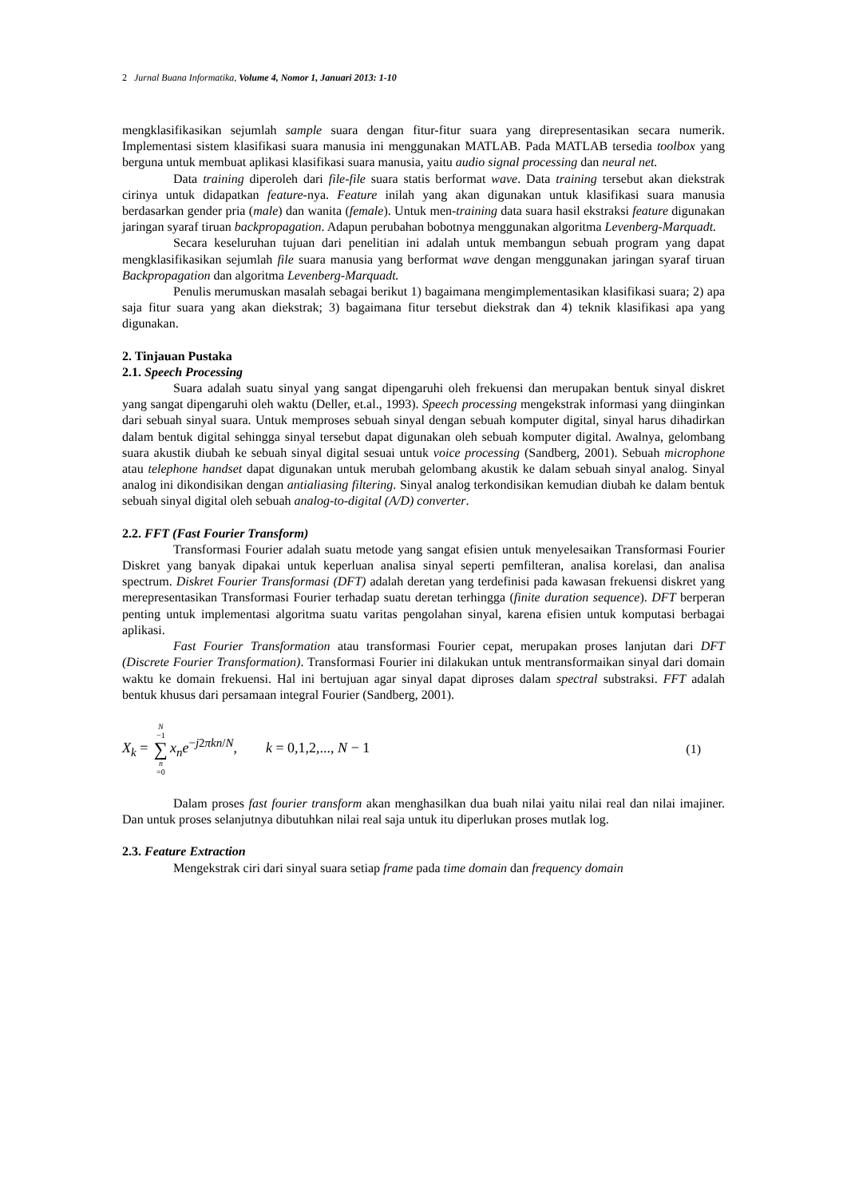2 Jurnal Buana Informatika, Volume 4, Nomor 1, Januari 2013: 1-10
mengklasifikasikan sejumlah sample suara dengan fitur-fitur suara yang direpresentasikan secara numerik. Implementasi sistem klasifikasi suara manusia ini menggunakan MATLAB. Pada MATLAB tersedia toolbox yang berguna untuk membuat aplikasi klasifikasi suara manusia, yaitu audio signal processing dan neural net.
Data training diperoleh dari file-file suara statis berformat wave. Data training tersebut akan diekstrak cirinya untuk didapatkan feature-nya. Feature inilah yang akan digunakan untuk klasifikasi suara manusia berdasarkan gender pria (male) dan wanita (female). Untuk men-training data suara hasil ekstraksi feature digunakan jaringan syaraf tiruan backpropagation. Adapun perubahan bobotnya menggunakan algoritma Levenberg-Marquadt.
Secara keseluruhan tujuan dari penelitian ini adalah untuk membangun sebuah program yang dapat mengklasifikasikan sejumlah file suara manusia yang berformat wave dengan menggunakan jaringan syaraf tiruan Backpropagation dan algoritma Levenberg-Marquadt.
Penulis merumuskan masalah sebagai berikut 1) bagaimana mengimplementasikan klasifikasi suara; 2) apa saja fitur suara yang akan diekstrak; 3) bagaimana fitur tersebut diekstrak dan 4) teknik klasifikasi apa yang digunakan.
2. Tinjauan Pustaka
2.1. Speech Processing
Suara adalah suatu sinyal yang sangat dipengaruhi oleh frekuensi dan merupakan bentuk sinyal diskret yang sangat dipengaruhi oleh waktu (Deller, et.al., 1993). Speech processing mengekstrak informasi yang diinginkan dari sebuah sinyal suara. Untuk memproses sebuah sinyal dengan sebuah komputer digital, sinyal harus dihadirkan dalam bentuk digital sehingga sinyal tersebut dapat digunakan oleh sebuah komputer digital. Awalnya, gelombang suara akustik diubah ke sebuah sinyal digital sesuai untuk voice processing (Sandberg, 2001). Sebuah microphone atau telephone handset dapat digunakan untuk merubah gelombang akustik ke dalam sebuah sinyal analog. Sinyal analog ini dikondisikan dengan antialiasing filtering. Sinyal analog terkondisikan kemudian diubah ke dalam bentuk sebuah sinyal digital oleh sebuah analog-to-digital (A/D) converter.
2.2. FFT (Fast Fourier Transform)
Transformasi Fourier adalah suatu metode yang sangat efisien untuk menyelesaikan Transformasi Fourier Diskret yang banyak dipakai untuk keperluan analisa sinyal seperti pemfilteran, analisa korelasi, dan analisa spectrum. Diskret Fourier Transformasi (DFT) adalah deretan yang terdefinisi pada kawasan frekuensi diskret yang merepresentasikan Transformasi Fourier terhadap suatu deretan terhingga (finite duration sequence). DFT berperan penting untuk implementasi algoritma suatu varitas pengolahan sinyal, karena efisien untuk komputasi berbagai aplikasi.
Fast Fourier Transformation atau transformasi Fourier cepat, merupakan proses lanjutan dari DFT (Discrete Fourier Transformation). Transformasi Fourier ini dilakukan untuk mentransformaikan sinyal dari domain waktu ke domain frekuensi. Hal ini bertujuan agar sinyal dapat diproses dalam spectral substraksi. FFT adalah bentuk khusus dari persamaan integral Fourier (Sandberg, 2001).
X<sub>k</sub> = N −1 ∑ n =0 x<sub>n</sub>e<sup>−j2πkn/N</sup>, k = 0,1,2,..., N − 1 (1)
Dalam proses fast fourier transform akan menghasilkan dua buah nilai yaitu nilai real dan nilai imajiner. Dan untuk proses selanjutnya dibutuhkan nilai real saja untuk itu diperlukan proses mutlak log.
2.3. Feature Extraction
Mengekstrak ciri dari sinyal suara setiap frame pada time domain dan frequency domain